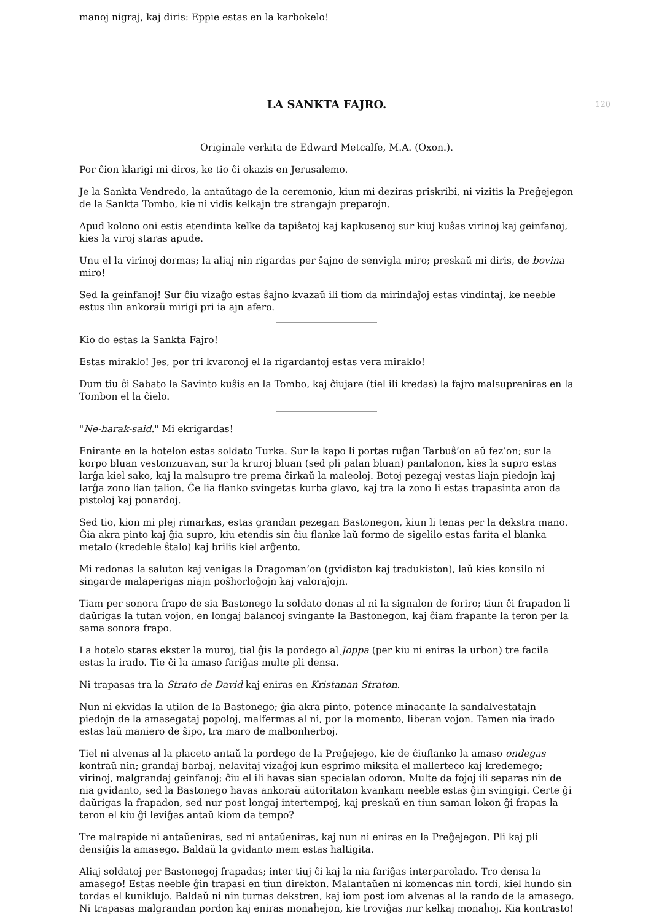manoj nigraj, kaj diris: Eppie estas en la karbokelo!
120
LA SANKTA FAJRO.
Originale verkita de Edward Metcalfe, M.A. (Oxon.).
Por ĉion klarigi mi diros, ke tio ĉi okazis en Jerusalemo.
Je la Sankta Vendredo, la antaŭtago de la ceremonio, kiun mi deziras priskribi, ni vizitis la Preĝejegon de la Sankta Tombo, kie ni vidis kelkajn tre strangajn preparojn.
Apud kolono oni estis etendinta kelke da tapiŝetoj kaj kapkusenoj sur kiuj kuŝas virinoj kaj geinfanoj, kies la viroj staras apude.
Unu el la virinoj dormas; la aliaj nin rigardas per ŝajno de senvigla miro; preskaŭ mi diris, de bovina miro!
Sed la geinfanoj! Sur ĉiu vizaĝo estas ŝajno kvazaŭ ili tiom da mirindaĵoj estas vindintaj, ke neeble estus ilin ankoraŭ mirigi pri ia ajn afero.
Kio do estas la Sankta Fajro!
Estas miraklo! Jes, por tri kvaronoj el la rigardantoj estas vera miraklo!
Dum tiu ĉi Sabato la Savinto kuŝis en la Tombo, kaj ĉiujare (tiel ili kredas) la fajro malsupreniras en la Tombon el la ĉielo.
"Ne-harak-said." Mi ekrigardas!
Enirante en la hotelon estas soldato Turka. Sur la kapo li portas ruĝan Tarbuŝ’on aŭ fez’on; sur la korpo bluan vestonzuavan, sur la kruroj bluan (sed pli palan bluan) pantalonon, kies la supro estas larĝa kiel sako, kaj la malsupro tre prema ĉirkaŭ la maleoloj. Botoj pezegaj vestas liajn piedojn kaj larĝa zono lian talion. Ĉe lia flanko svingetas kurba glavo, kaj tra la zono li estas trapasinta aron da pistoloj kaj ponardoj.
Sed tio, kion mi plej rimarkas, estas grandan pezegan Bastonegon, kiun li tenas per la dekstra mano. Ĝia akra pinto kaj ĝia supro, kiu etendis sin ĉiu flanke laŭ formo de sigelilo estas farita el blanka metalo (kredeble ŝtalo) kaj brilis kiel arĝento.
Mi redonas la saluton kaj venigas la Dragoman’on (gvidiston kaj tradukiston), laŭ kies konsilo ni singarde malaperigas niajn poŝhorloĝojn kaj valoraĵojn.
Tiam per sonora frapo de sia Bastonego la soldato donas al ni la signalon de foriro; tiun ĉi frapadon li daŭrigas la tutan vojon, en longaj balancoj svingante la Bastonegon, kaj ĉiam frapante la teron per la sama sonora frapo.
La hotelo staras ekster la muroj, tial ĝis la pordego al Joppa (per kiu ni eniras la urbon) tre facila estas la irado. Tie ĉi la amaso fariĝas multe pli densa.
Ni trapasas tra la Strato de David kaj eniras en Kristanan Straton.
Nun ni ekvidas la utilon de la Bastonego; ĝia akra pinto, potence minacante la sandalvestatajn piedojn de la amasegataj popoloj, malfermas al ni, por la momento, liberan vojon. Tamen nia irado estas laŭ maniero de ŝipo, tra maro de malbonherboj.
Tiel ni alvenas al la placeto antaŭ la pordego de la Preĝejego, kie de ĉiuflanko la amaso ondegas kontraŭ nin; grandaj barbaj, nelavitaj vizaĝoj kun esprimo miksita el mallerteco kaj kredemego; virinoj, malgrandaj geinfanoj; ĉiu el ili havas sian specialan odoron. Multe da fojoj ili separas nin de nia gvidanto, sed la Bastonego havas ankoraŭ aŭtoritaton kvankam neeble estas ĝin svingigi. Certe ĝi daŭrigas la frapadon, sed nur post longaj intertempoj, kaj preskaŭ en tiun saman lokon ĝi frapas la teron el kiu ĝi leviĝas antaŭ kiom da tempo?
Tre malrapide ni antaŭeniras, sed ni antaŭeniras, kaj nun ni eniras en la Preĝejegon. Pli kaj pli densiĝis la amasego. Baldaŭ la gvidanto mem estas haltigita.
Aliaj soldatoj per Bastonegoj frapadas; inter tiuj ĉi kaj la nia fariĝas interparolado. Tro densa la amasego! Estas neeble ĝin trapasi en tiun direkton. Malantaŭen ni komencas nin tordi, kiel hundo sin tordas el kuniklujo. Baldaŭ ni nin turnas dekstren, kaj iom post iom alvenas al la rando de la amasego. Ni trapasas malgrandan pordon kaj eniras monaĥejon, kie troviĝas nur kelkaj monaĥoj. Kia kontrasto!